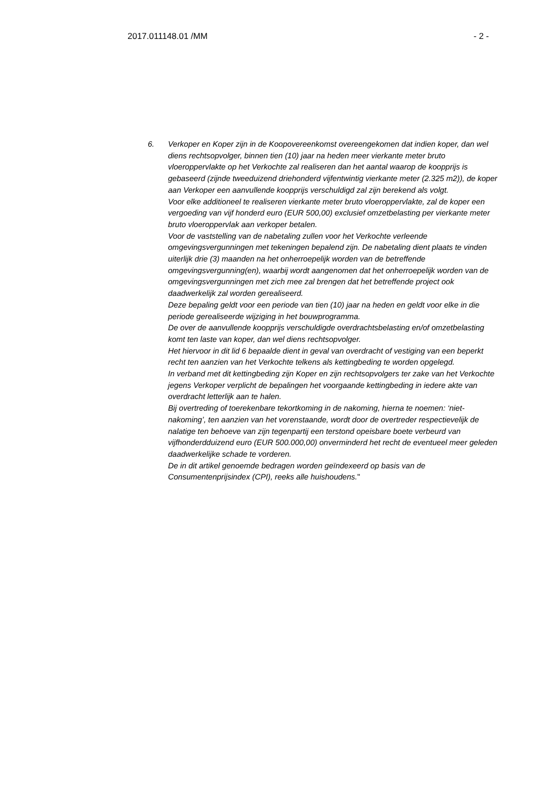2017.011148.01 /MM - 2 -
6. Verkoper en Koper zijn in de Koopovereenkomst overeengekomen dat indien koper, dan wel diens rechtsopvolger, binnen tien (10) jaar na heden meer vierkante meter bruto vloeroppervlakte op het Verkochte zal realiseren dan het aantal waarop de koopprijs is gebaseerd (zijnde tweeduizend driehonderd vijfentwintig vierkante meter (2.325 m2)), de koper aan Verkoper een aanvullende koopprijs verschuldigd zal zijn berekend als volgt.
Voor elke additioneel te realiseren vierkante meter bruto vloeroppervlakte, zal de koper een vergoeding van vijf honderd euro (EUR 500,00) exclusief omzetbelasting per vierkante meter bruto vloeroppervlak aan verkoper betalen.
Voor de vaststelling van de nabetaling zullen voor het Verkochte verleende omgevingsvergunningen met tekeningen bepalend zijn. De nabetaling dient plaats te vinden uiterlijk drie (3) maanden na het onherroepelijk worden van de betreffende omgevingsvergunning(en), waarbij wordt aangenomen dat het onherroepelijk worden van de omgevingsvergunningen met zich mee zal brengen dat het betreffende project ook daadwerkelijk zal worden gerealiseerd.
Deze bepaling geldt voor een periode van tien (10) jaar na heden en geldt voor elke in die periode gerealiseerde wijziging in het bouwprogramma.
De over de aanvullende koopprijs verschuldigde overdrachtsbelasting en/of omzetbelasting komt ten laste van koper, dan wel diens rechtsopvolger.
Het hiervoor in dit lid 6 bepaalde dient in geval van overdracht of vestiging van een beperkt recht ten aanzien van het Verkochte telkens als kettingbeding te worden opgelegd.
In verband met dit kettingbeding zijn Koper en zijn rechtsopvolgers ter zake van het Verkochte jegens Verkoper verplicht de bepalingen het voorgaande kettingbeding in iedere akte van overdracht letterlijk aan te halen.
Bij overtreding of toerekenbare tekortkoming in de nakoming, hierna te noemen: ‘niet-nakoming’, ten aanzien van het vorenstaande, wordt door de overtreder respectievelijk de nalatige ten behoeve van zijn tegenpartij een terstond opeisbare boete verbeurd van vijfhonderdduizend euro (EUR 500.000,00) onverminderd het recht de eventueel meer geleden daadwerkelijke schade te vorderen.
De in dit artikel genoemde bedragen worden geïndexeerd op basis van de Consumentenprijsindex (CPI), reeks alle huishoudens."